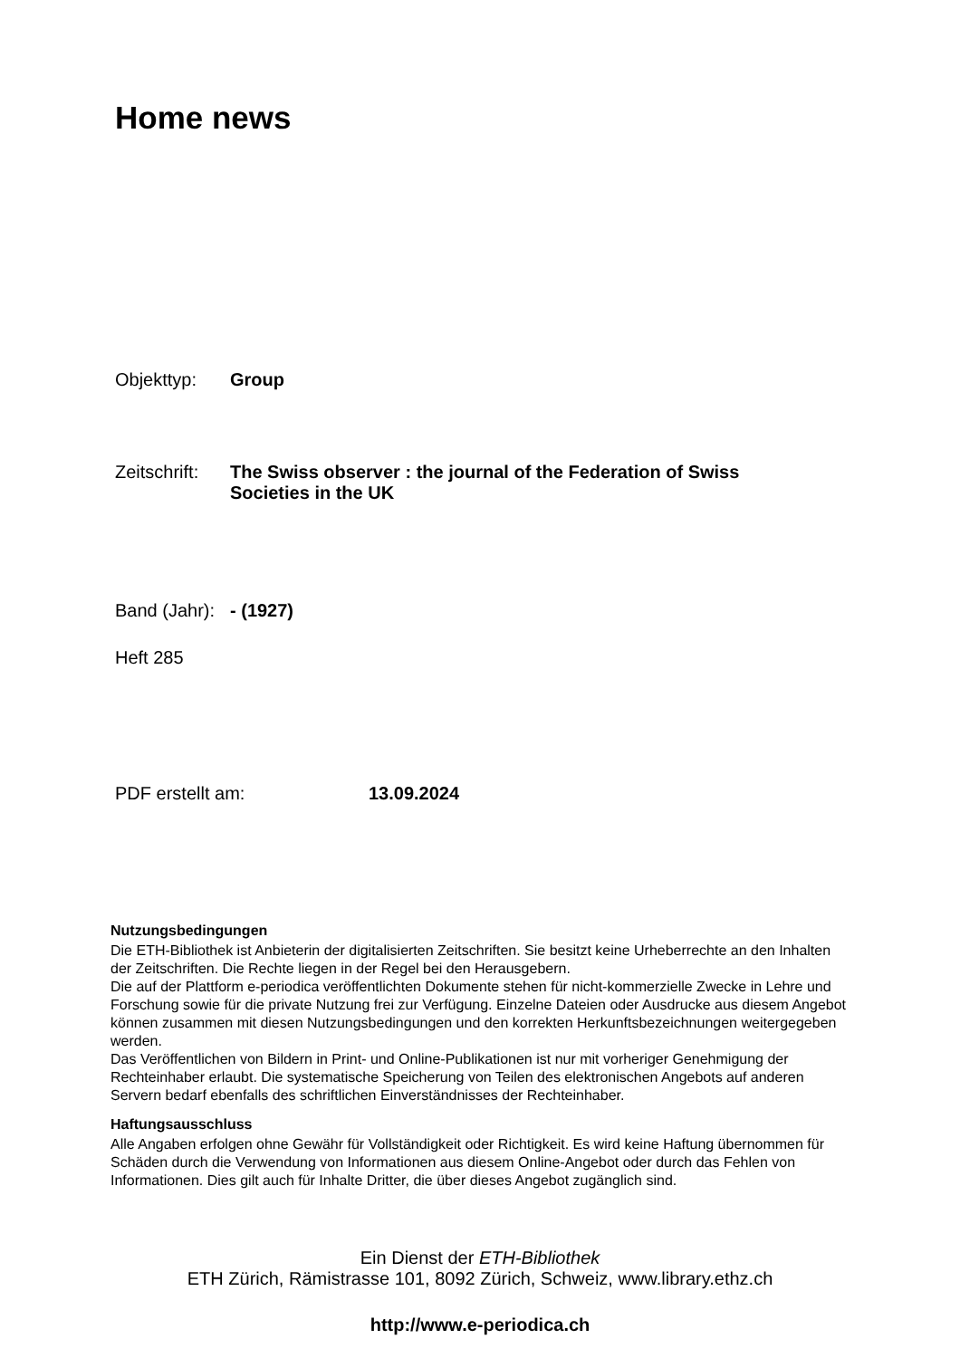Home news
Objekttyp: Group
Zeitschrift: The Swiss observer : the journal of the Federation of Swiss Societies in the UK
Band (Jahr): - (1927)
Heft 285
PDF erstellt am: 13.09.2024
Nutzungsbedingungen
Die ETH-Bibliothek ist Anbieterin der digitalisierten Zeitschriften. Sie besitzt keine Urheberrechte an den Inhalten der Zeitschriften. Die Rechte liegen in der Regel bei den Herausgebern.
Die auf der Plattform e-periodica veröffentlichten Dokumente stehen für nicht-kommerzielle Zwecke in Lehre und Forschung sowie für die private Nutzung frei zur Verfügung. Einzelne Dateien oder Ausdrucke aus diesem Angebot können zusammen mit diesen Nutzungsbedingungen und den korrekten Herkunftsbezeichnungen weitergegeben werden.
Das Veröffentlichen von Bildern in Print- und Online-Publikationen ist nur mit vorheriger Genehmigung der Rechteinhaber erlaubt. Die systematische Speicherung von Teilen des elektronischen Angebots auf anderen Servern bedarf ebenfalls des schriftlichen Einverständnisses der Rechteinhaber.
Haftungsausschluss
Alle Angaben erfolgen ohne Gewähr für Vollständigkeit oder Richtigkeit. Es wird keine Haftung übernommen für Schäden durch die Verwendung von Informationen aus diesem Online-Angebot oder durch das Fehlen von Informationen. Dies gilt auch für Inhalte Dritter, die über dieses Angebot zugänglich sind.
Ein Dienst der ETH-Bibliothek
ETH Zürich, Rämistrasse 101, 8092 Zürich, Schweiz, www.library.ethz.ch
http://www.e-periodica.ch